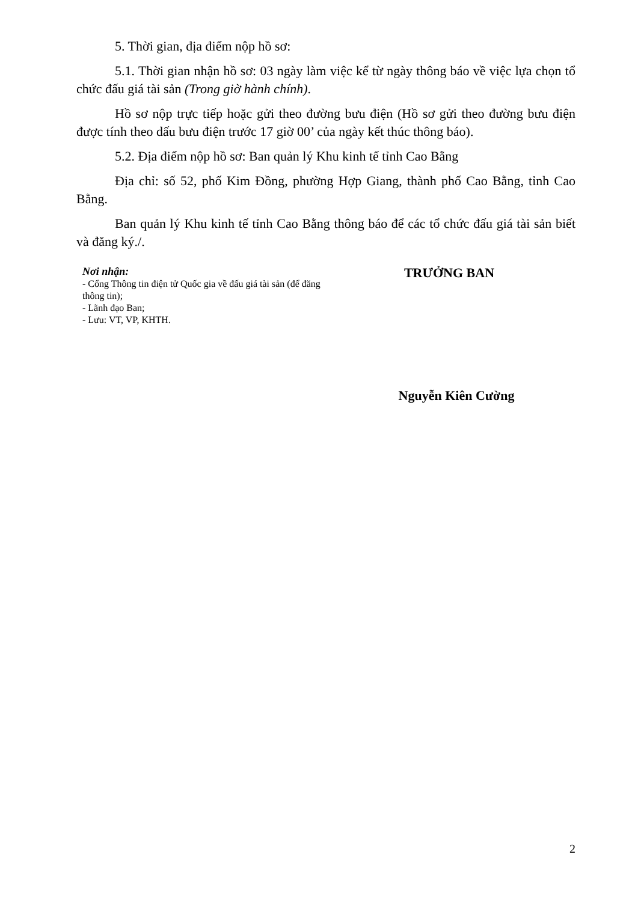5. Thời gian, địa điểm nộp hồ sơ:
5.1. Thời gian nhận hồ sơ: 03 ngày làm việc kể từ ngày thông báo về việc lựa chọn tổ chức đấu giá tài sản (Trong giờ hành chính).
Hồ sơ nộp trực tiếp hoặc gửi theo đường bưu điện (Hồ sơ gửi theo đường bưu điện được tính theo dấu bưu điện trước 17 giờ 00’ của ngày kết thúc thông báo).
5.2. Địa điểm nộp hồ sơ: Ban quản lý Khu kinh tế tỉnh Cao Bằng
Địa chỉ: số 52, phố Kim Đồng, phường Hợp Giang, thành phố Cao Bằng, tỉnh Cao Bằng.
Ban quản lý Khu kinh tế tỉnh Cao Bằng thông báo để các tổ chức đấu giá tài sản biết và đăng ký./.
Nơi nhận:
- Cổng Thông tin điện tử Quốc gia về đấu giá tài sản (để đăng thông tin);
- Lãnh đạo Ban;
- Lưu: VT, VP, KHTH.
TRƯỞNG BAN
Nguyễn Kiên Cường
2